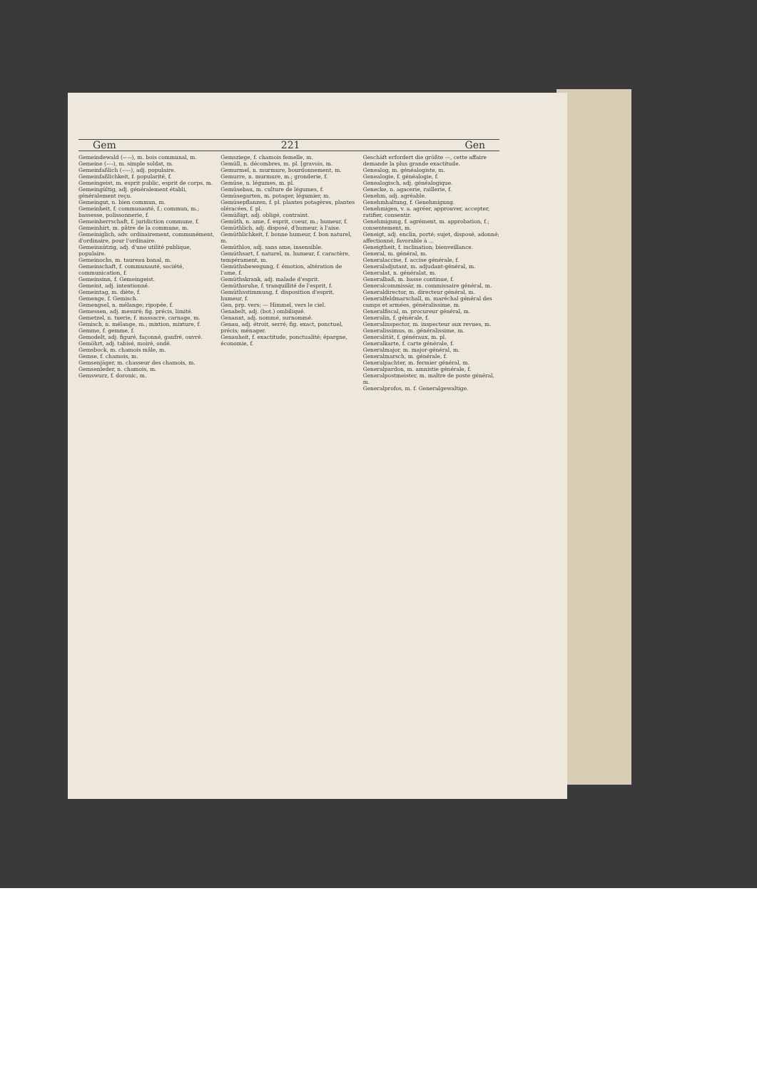Gem 221 Gen
Gemeindewald (⏑–⏑⏑), m. bois communal, m.
Gemeine (⏑–⏑), m. simple soldat, m.
Gemeinfaßlich (⏑–⏑⏑), adj. populaire.
Gemeinfaßlichkeit, f. popularité, f.
Gemeingeist, m. esprit public, esprit de corps, m.
Gemeingültig, adj. généralement établi, généralement reçu.
Gemeingut, n. bien commun, m.
Gemeinheit, f. communauté, f.; commun, m.; bassesse, polissonnerie, f.
Gemeinherrschaft, f. juridiction commune, f.
Gemeinhirt, m. pâtre de la commune, m.
Gemeiniglich, adv. ordinairement, communément, d'ordinaire, pour l'ordinaire.
Gemeinnützig, adj. d'une utilité publique, populaire.
Gemeinochs, m. taureau banal, m.
Gemeinschaft, f. communauté, société, communication, f.
Gemeinsinn, f. Gemeingeist.
Gemeint, adj. intentionné.
Gemeintag, m. diète, f.
Gemenge, f. Gemisch.
Gemengsel, n. mélange; ripopée, f.
Gemessen, adj. mesuré; fig. précis, limité.
Gemetzel, n. tuerie, f. massacre, carnage, m.
Gemisch, n. mélange, m.; mixtion, mixture, f.
Gemme, f. gemme, f.
Gemodelt, adj. figuré, façonné, gaufré, ouvré.
Gemöhrt, adj. tabisé, moiré, ondé.
Gemsbock, m. chamois mâle, m.
Gemse, f. chamois, m.
Gemsenjäger, m. chasseur des chamois, m.
Gemsenleder, n. chamois, m.
Gemswurz, f. doronic, m.
Gemsziege, f. chamois femelle, m.
Gemüll, n. décombres, m. pl. [gravois, m.
Gemurmel, n. murmure, bourdonnement, m.
Gemurre, n. murmure, m.; gronderie, f.
Gemüse, n. légumes, m. pl.
Gemüsebau, m. culture de légumes, f.
Gemüsegarten, m. potager, légumier, m.
Gemüsepflanzen, f. pl. plantes potagères, plantes oléracées, f. pl.
Gemüßigt, adj. obligé, contraint.
Gemüth, n. ame, f. esprit, coeur, m.; humeur, f.
Gemüthlich, adj. disposé, d'humeur, à l'aise.
Gemüthlichkeit, f. bonne humeur, f. bon naturel, m.
Gemüthlos, adj. sans ame, insensible.
Gemüthsart, f. naturel, m. humeur, f. caractère, tempérament, m.
Gemüthsbewegung, f. émotion, altération de l'ame, f.
Gemüthskrank, adj. malade d'esprit.
Gemüthsruhe, f. tranquillité de l'esprit, f.
Gemüthsstimmung, f. disposition d'esprit, humeur, f.
Gen, prp. vers; — Himmel, vers le ciel.
Genabelt, adj. (bot.) ombiliqué.
Genannt, adj. nommé, surnommé.
Genau, adj. étroit, serré; fig. exact, ponctuel, précis; ménager.
Genauheit, f. exactitude, ponctualité; épargne, économie, f.
Geschäft erfordert die größte —, cette affaire demande la plus grande exactitude.
Genealog, m. généalogiste, m.
Genealogie, f. généalogie, f.
Genealogisch, adj. généalogique.
Genecke, n. agacerie, raillerie, f.
Genehm, adj. agréable.
Genehmhaltung, f. Genehmigung.
Genehmigen, v. a. agréer, approuver, accepter, ratifier, consentir.
Genehmigung, f. agrément, m. approbation, f.; consentement, m.
Geneigt, adj. enclin, porté; sujet, disposé, adonné; affectionné, favorable à ...
Geneigtheit, f. inclination; bienveillance.
General, m. général, m.
Generalaccise, f. accise générale, f.
Generaladjutant, m. adjudant-général, m.
Generalat, n. généralat, m.
Generalbaß, m. basse continue, f.
Generalcommissär, m. commissaire général, m.
Generaldirector, m. directeur général, m.
Generalfeldmarschall, m. maréchal général des camps et armées, généralissime, m.
Generalfiscal, m. procureur général, m.
Generalin, f. générale, f.
Generalinspector, m. inspecteur aux revues, m.
Generalissimus, m. généralissime, m.
Generalität, f. généraux, m. pl.
Generalkarte, f. carte générale, f.
Generalmajor, m. major-général, m.
Generalmarsch, m. générale, f.
Generalpachter, m. fermier général, m.
Generalpardon, m. amnistie générale, f.
Generalpostmeister, m. maître de poste général, m.
Generalprofos, m. f. Generalgewaltige.